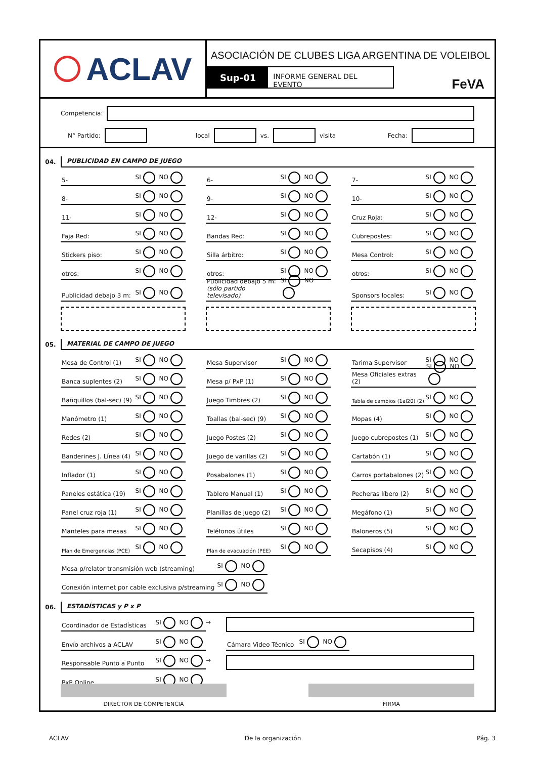ACLAV
ASOCIACIÓN DE CLUBES LIGA ARGENTINA DE VOLEIBOL
Sup-01
INFORME GENERAL DEL EVENTO
FeVA
Competencia:
N° Partido: local vs. visita Fecha:
04.
PUBLICIDAD EN CAMPO DE JUEGO
5- SI NO
6- SI NO
7- SI NO
8- SI NO
9- SI NO
10- SI NO
11- SI NO
12- SI NO
Cruz Roja: SI NO
Faja Red: SI NO
Bandas Red: SI NO
Cubrepostes: SI NO
Stickers piso: SI NO
Silla árbitro: SI NO
Mesa Control: SI NO
otros: SI NO
otros: SI NO
otros: SI NO
Publicidad debajo 3 m: SI NO
Publicidad debajo 5 m:
(sólo partido televisado) SI NO
Sponsors locales: SI NO
05.
MATERIAL DE CAMPO DE JUEGO
Mesa de Control (1) SI NO
Mesa Supervisor SI NO
Tarima Supervisor SI NO
Banca suplentes (2) SI NO
Mesa p/ PxP (1) SI NO
Mesa Oficiales extras (2) SI NO
Banquillos (bal-sec) (9) SI NO
Juego Timbres (2) SI NO
Tabla de cambios (1al20) (2) SI NO
Manómetro (1) SI NO
Toallas (bal-sec) (9) SI NO
Mopas (4) SI NO
Redes (2) SI NO
Juego Postes (2) SI NO
Juego cubrepostes (1) SI NO
Banderines J. Línea (4) SI NO
Juego de varillas (2) SI NO
Cartabón (1) SI NO
Inflador (1) SI NO
Posabalones (1) SI NO
Carros portabalones (2) SI NO
Paneles estática (19) SI NO
Tablero Manual (1) SI NO
Pecheras líbero (2) SI NO
Panel cruz roja (1) SI NO
Planillas de juego (2) SI NO
Megáfono (1) SI NO
Manteles para mesas SI NO
Teléfonos útiles SI NO
Baloneros (5) SI NO
Plan de Emergencias (PCE) SI NO
Plan de evacuación (PEE) SI NO
Secapisos (4) SI NO
Mesa p/relator transmisión web (streaming) SI NO
Conexión internet por cable exclusiva p/streaming SI NO
06.
ESTADÍSTICAS y P x P
Coordinador de Estadísticas SI NO
→
Envío archivos a ACLAV SI NO
Cámara Video Técnico SI NO
Responsable Punto a Punto SI NO
→
PxP Online SI NO
DIRECTOR DE COMPETENCIA FIRMA
ACLAV De la organización Pág. 3